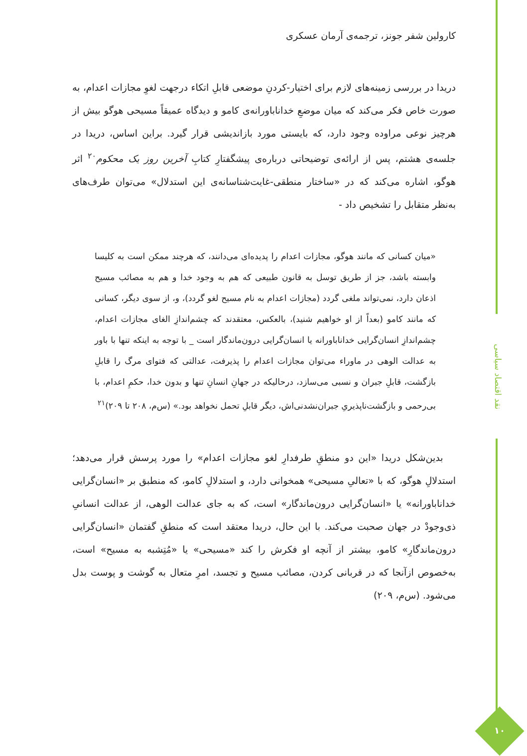نقد اقتصاد سیاسی
۱۰
کارولین شفر جونز، ترجمه‌ی آرمان عسکری
دریدا در بررسی زمینه‌های لازم برای اختیار-کردنِ موضعی قابلِ اتکاء درجهت لغوِ مجازات اعدام، به صورت خاص فکر می‌کند که میان موضعِ خداناباورانه‌ی کامو و دیدگاه عمیقاً مسیحی هوگو بیش از هرچیز نوعی مراوده وجود دارد، که بایستی مورد بازاندیشی قرار گیرد. براین اساس، دریدا در جلسه‌ی هشتم، پس از ارائه‌ی توضیحاتی درباره‌ی پیشگفتارِ کتابِ آخرین روز یک محکوم<sup>۲۰</sup> اثر هوگو، اشاره می‌کند که در «ساختار منطقی-غایت‌شناسانه‌ی این استدلال» می‌توان طرف‌های به‌نظر متقابل را تشخیص داد -
«میان کسانی که مانند هوگو، مجازات اعدام را پدیده‌ای می‌دانند، که هرچند ممکن است به کلیسا وابسته باشد، جز از طریق توسل به قانون طبیعی که هم به وجود خدا و هم به مصائب مسیح اذعان دارد، نمی‌تواند ملغی گردد (مجازات اعدام به نام مسیح لغو گردد)، و، از سوی دیگر، کسانی که مانند کامو (بعداً از او خواهیم شنید)، بالعکس، معتقدند که چشم‌اندازِ الغای مجازات اعدام، چشم‌اندازِ انسان‌گرایی خداناباورانه یا انسان‌گرایی درون‌ماندگار است _ با توجه به اینکه تنها با باور به عدالت الوهی در ماوراء می‌توان مجازات اعدام را پذیرفت، عدالتی که فتوای مرگ را قابلِ بازگشت، قابلِ جبران و نسبی می‌سازد، درحالیکه در جهانِ انسانِ تنها و بدون خدا، حکمِ اعدام، با بی‌رحمی و بازگشت‌ناپذیریِ جبران‌نشدنی‌اش، دیگر قابلِ تحمل نخواهد بود.» (س‌م، ۲۰۸ تا ۲۰۹)<sup>۲۱</sup>
بدین‌شکل دریدا «این دو منطقِ طرفدارِ لغو مجازات اعدام» را مورد پرسش قرار می‌دهد؛ استدلالِ هوگو، که با «تعالیِ مسیحی» همخوانی دارد، و استدلالِ کامو، که منطبق بر «انسان‌گرایی خداناباورانه» یا «انسان‌گرایی درون‌ماندگار» است، که به جای عدالت الوهی، از عدالت انسانیِ ذی‌وجودْ در جهان صحبت می‌کند. با این حال، دریدا معتقد است که منطقِ گفتمان «انسان‌گرایی درون‌ماندگارِ» کامو، بیشتر از آنچه او فکرش را کند «مسیحی» یا «مُتِشبه به مسیح» است، به‌خصوص ازآنجا که در قربانی کردن، مصائب مسیح و تجسد، امرِ متعال به گوشت و پوست بدل می‌شود. (س‌م، ۲۰۹)